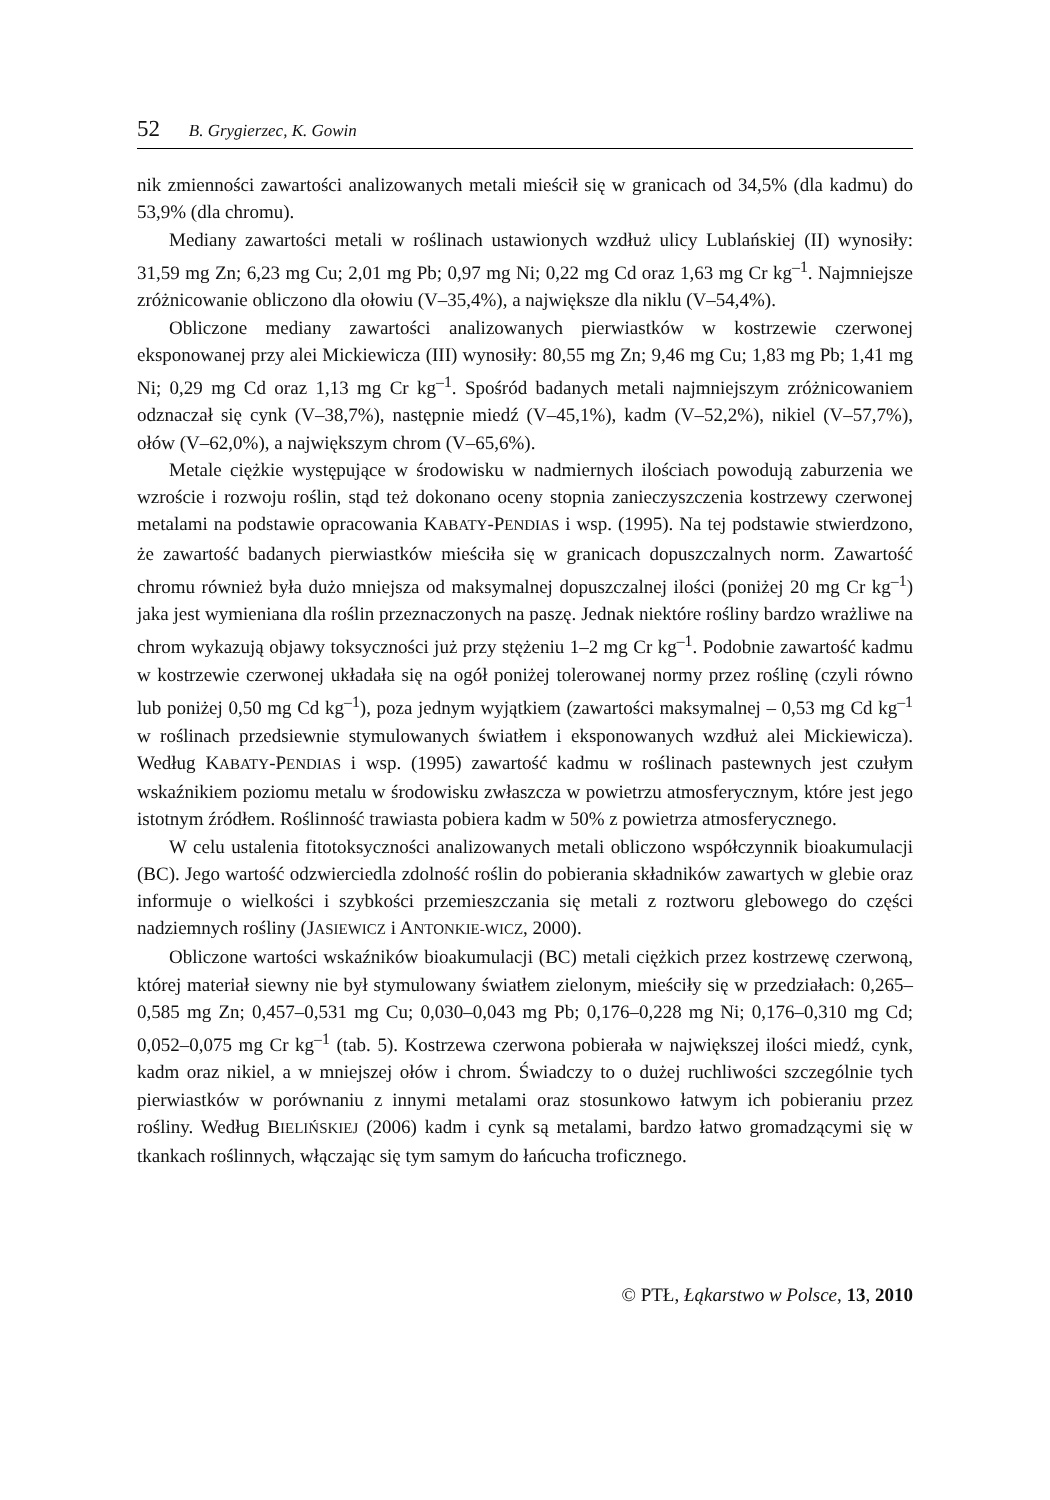52 B. Grygierzec, K. Gowin
nik zmienności zawartości analizowanych metali mieścił się w granicach od 34,5% (dla kadmu) do 53,9% (dla chromu).
Mediany zawartości metali w roślinach ustawionych wzdłuż ulicy Lublańskiej (II) wynosiły: 31,59 mg Zn; 6,23 mg Cu; 2,01 mg Pb; 0,97 mg Ni; 0,22 mg Cd oraz 1,63 mg Cr kg<sup>–1</sup>. Najmniejsze zróżnicowanie obliczono dla ołowiu (V–35,4%), a największe dla niklu (V–54,4%).
Obliczone mediany zawartości analizowanych pierwiastków w kostrzewie czerwonej eksponowanej przy alei Mickiewicza (III) wynosiły: 80,55 mg Zn; 9,46 mg Cu; 1,83 mg Pb; 1,41 mg Ni; 0,29 mg Cd oraz 1,13 mg Cr kg<sup>–1</sup>. Spośród badanych metali najmniejszym zróżnicowaniem odznaczał się cynk (V–38,7%), następnie miedź (V–45,1%), kadm (V–52,2%), nikiel (V–57,7%), ołów (V–62,0%), a największym chrom (V–65,6%).
Metale ciężkie występujące w środowisku w nadmiernych ilościach powodują zaburzenia we wzroście i rozwoju roślin, stąd też dokonano oceny stopnia zanieczyszczenia kostrzewy czerwonej metalami na podstawie opracowania KABATY-PENDIAS i wsp. (1995). Na tej podstawie stwierdzono, że zawartość badanych pierwiastków mieściła się w granicach dopuszczalnych norm. Zawartość chromu również była dużo mniejsza od maksymalnej dopuszczalnej ilości (poniżej 20 mg Cr kg<sup>–1</sup>) jaka jest wymieniana dla roślin przeznaczonych na paszę. Jednak niektóre rośliny bardzo wrażliwe na chrom wykazują objawy toksyczności już przy stężeniu 1–2 mg Cr kg<sup>–1</sup>. Podobnie zawartość kadmu w kostrzewie czerwonej układała się na ogół poniżej tolerowanej normy przez roślinę (czyli równo lub poniżej 0,50 mg Cd kg<sup>–1</sup>), poza jednym wyjątkiem (zawartości maksymalnej – 0,53 mg Cd kg<sup>–1</sup> w roślinach przedsiewnie stymulowanych światłem i eksponowanych wzdłuż alei Mickiewicza). Według KABATY-PENDIAS i wsp. (1995) zawartość kadmu w roślinach pastewnych jest czułym wskaźnikiem poziomu metalu w środowisku zwłaszcza w powietrzu atmosferycznym, które jest jego istotnym źródłem. Roślinność trawiasta pobiera kadm w 50% z powietrza atmosferycznego.
W celu ustalenia fitotoksyczności analizowanych metali obliczono współczynnik bioakumulacji (BC). Jego wartość odzwierciedla zdolność roślin do pobierania składników zawartych w glebie oraz informuje o wielkości i szybkości przemieszczania się metali z roztworu glebowego do części nadziemnych rośliny (JASIEWICZ i ANTONKIE-WICZ, 2000).
Obliczone wartości wskaźników bioakumulacji (BC) metali ciężkich przez kostrzewę czerwoną, której materiał siewny nie był stymulowany światłem zielonym, mieściły się w przedziałach: 0,265–0,585 mg Zn; 0,457–0,531 mg Cu; 0,030–0,043 mg Pb; 0,176–0,228 mg Ni; 0,176–0,310 mg Cd; 0,052–0,075 mg Cr kg<sup>–1</sup> (tab. 5). Kostrzewa czerwona pobierała w największej ilości miedź, cynk, kadm oraz nikiel, a w mniejszej ołów i chrom. Świadczy to o dużej ruchliwości szczególnie tych pierwiastków w porównaniu z innymi metalami oraz stosunkowo łatwym ich pobieraniu przez rośliny. Według BIELIŃSKIEJ (2006) kadm i cynk są metalami, bardzo łatwo gromadzącymi się w tkankach roślinnych, włączając się tym samym do łańcucha troficznego.
© PTŁ, Łąkarstwo w Polsce, 13, 2010